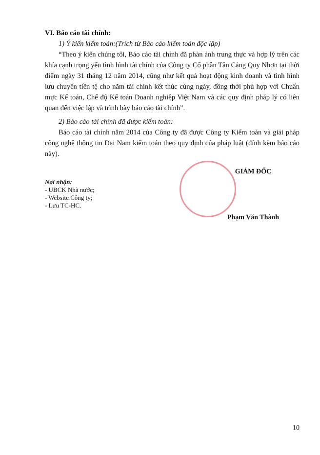VI. Báo cáo tài chính:
1) Ý kiến kiểm toán:(Trích từ Báo cáo kiểm toán độc lập)
“Theo ý kiến chúng tôi, Báo cáo tài chính đã phản ánh trung thực và hợp lý trên các khía cạnh trọng yếu tình hình tài chính của Công ty Cổ phần Tân Cảng Quy Nhơn tại thời điểm ngày 31 tháng 12 năm 2014, cũng như kết quả hoạt động kinh doanh và tình hình lưu chuyển tiền tệ cho năm tài chính kết thúc cùng ngày, đồng thời phù hợp với Chuẩn mực Kế toán, Chế độ Kế toán Doanh nghiệp Việt Nam và các quy định pháp lý có liên quan đến việc lập và trình bày báo cáo tài chính”.
2) Báo cáo tài chính đã được kiểm toán:
Báo cáo tài chính năm 2014 của Công ty đã được Công ty Kiểm toán và giải pháp công nghệ thông tin Đại Nam kiểm toán theo quy định của pháp luật (đính kèm báo cáo này).
Nơi nhận:
- UBCK Nhà nước;
- Website Công ty;
- Lưu TC-HC.
GIÁM ĐỐC
Phạm Văn Thành
10